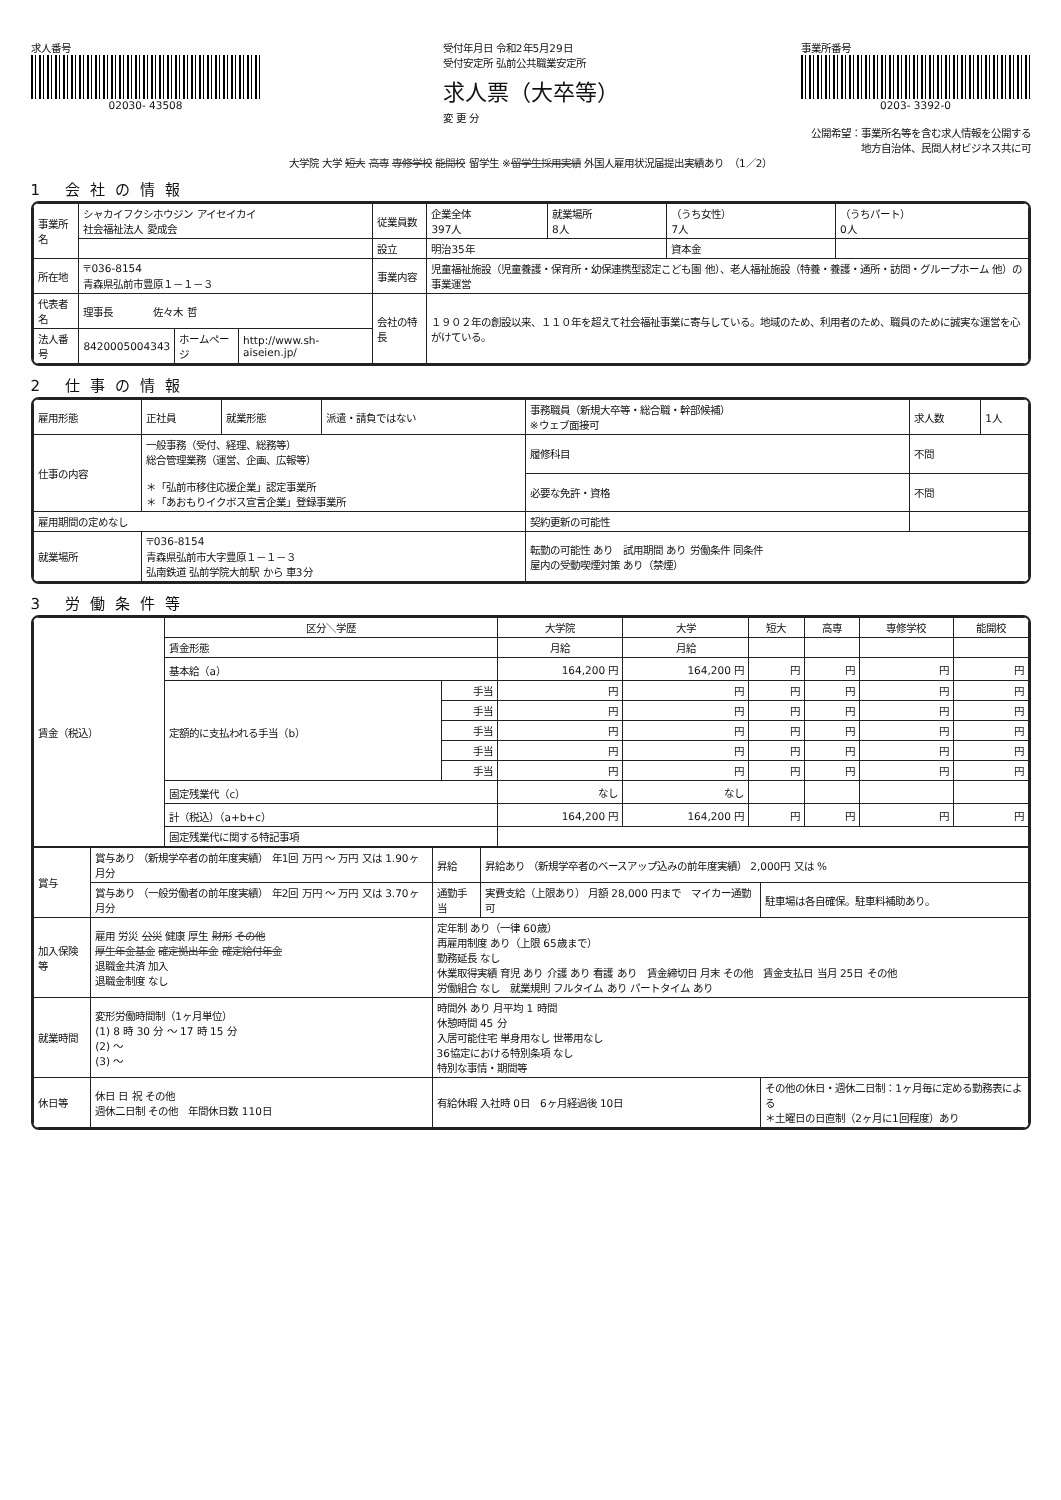求人番号
02030- 43508
受付年月日 令和2年5月29日
受付安定所 弘前公共職業安定所
求人票（大卒等）
変 更 分
事業所番号
0203- 3392-0
公開希望：事業所名等を含む求人情報を公開する
地方自治体、民間人材ビジネス共に可
大学院 大学 短大 高専 専修学校 能開校 留学生 ※留学生採用実績 外国人雇用状況届提出実績あり　（1／2）
1 会社の情報
| 事業所名 | シャカイフクシホウジン アイセイカイ 社会福祉法人 愛成会 | | | 従業員数 | 企業全体 397人 | 就業場所 8人 | （うち女性） 7人 | （うちパート） 0人 |
| | | | | 設立 | 明治35年 | | 資本金 | |
| 所在地 | 〒036-8154 青森県弘前市豊原１－１－３ | | | 事業内容 | 児童福祉施設（児童養護・保育所・幼保連携型認定こども園 他）、老人福祉施設（特養・養護・通所・訪問・グループホーム 他）の事業運営 | | | |
| 代表者名 | 理事長 佐々木 哲 | | | 会社の特長 | １９０２年の創設以来、１１０年を超えて社会福祉事業に寄与している。地域のため、利用者のため、職員のために誠実な運営を心がけている。 | | | |
| 法人番号 | 8420005004343 | ホームページ | http://www.sh-aiseien.jp/ | | | | | |
2 仕事の情報
| 雇用形態 | 正社員 | 就業形態 | 派遣・請負ではない | 事務職員（新規大卒等・総合職・幹部候補） ※ウェブ面接可 | 求人数 | 1人 |
| 仕事の内容 | 一般事務（受付、経理、総務等） 総合管理業務（運営、企画、広報等） ＊「弘前市移住応援企業」認定事業所 ＊「あおもりイクボス宣言企業」登録事業所 | | | 履修科目 | 不問 | |
| | | | | 必要な免許・資格 | 不問 | |
| 雇用期間の定めなし | | | | 契約更新の可能性 | | |
| 就業場所 | 〒036-8154 青森県弘前市大字豊原１－１－３ 弘南鉄道 弘前学院大前駅 から 車3分 | | | 転勤の可能性 あり 試用期間 あり 労働条件 同条件 屋内の受動喫煙対策 あり（禁煙） | | |
3 労働条件等
| 賃金（税込） | 区分＼学歴 | | 大学院 | 大学 | 短大 | 高専 | 専修学校 | 能開校 |
| | 賃金形態 | | 月給 | 月給 | | | | |
| | 基本給（a） | | 164,200 円 | 164,200 円 | 円 | 円 | 円 | 円 |
| | 定額的に支払われる手当（b） | 手当 | 円 | 円 | 円 | 円 | 円 | 円 |
| | | 手当 | 円 | 円 | 円 | 円 | 円 | 円 |
| | | 手当 | 円 | 円 | 円 | 円 | 円 | 円 |
| | | 手当 | 円 | 円 | 円 | 円 | 円 | 円 |
| | | 手当 | 円 | 円 | 円 | 円 | 円 | 円 |
| | 固定残業代（c） | | なし | なし | | | | |
| | 計（税込）（a+b+c） | | 164,200 円 | 164,200 円 | 円 | 円 | 円 | 円 |
| | 固定残業代に関する特記事項 | | | | | | | |
| 賞与 | 賞与あり （新規学卒者の前年度実績） 年1回 万円 ～ 万円 又は 1.90ヶ月分 | 昇給 | 昇給あり （新規学卒者のベースアップ込みの前年度実績） 2,000円 又は % | |
| | 賞与あり （一般労働者の前年度実績） 年2回 万円 ～ 万円 又は 3.70ヶ月分 | 通勤手当 | 実費支給（上限あり） 月額 28,000 円まで マイカー通勤 可 | 駐車場は各自確保。駐車料補助あり。 |
| 加入保険等 | 雇用 労災 公災 健康 厚生 財形 その他 厚生年金基金 確定拠出年金 確定給付年金 退職金共済 加入 退職金制度 なし | 定年制 あり（一律 60歳） 再雇用制度 あり（上限 65歳まで） 勤務延長 なし 休業取得実績 育児 あり 介護 あり 看護 あり 賃金締切日 月末 その他 賃金支払日 当月 25日 その他 労働組合 なし 就業規則 フルタイム あり パートタイム あり | | |
| 就業時間 | 変形労働時間制（1ヶ月単位） (1) 8 時 30 分 ～ 17 時 15 分 (2) ～ (3) ～ | 時間外 あり 月平均 1 時間 休憩時間 45 分 入居可能住宅 単身用なし 世帯用なし 36協定における特別条項 なし 特別な事情・期間等 | | |
| 休日等 | 休日 日 祝 その他 週休二日制 その他 年間休日数 110日 | 有給休暇 入社時 0日 6ヶ月経過後 10日 | | その他の休日・週休二日制：1ヶ月毎に定める勤務表による ＊土曜日の日直制（2ヶ月に1回程度）あり |